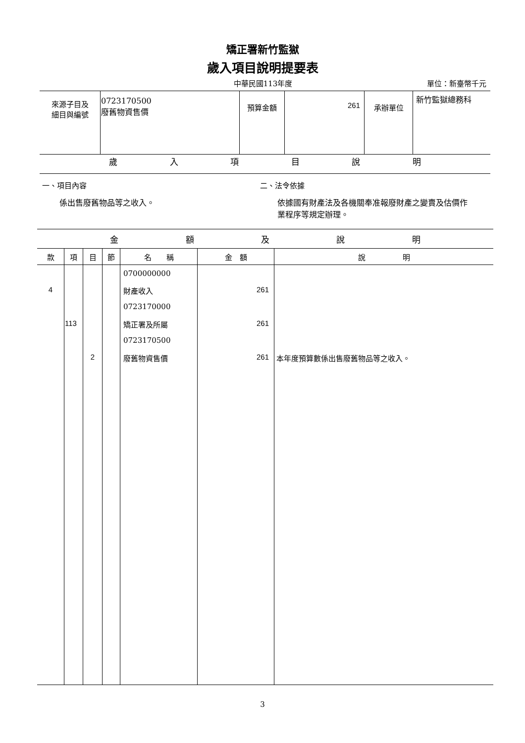矯正署新竹監獄
歲入項目說明提要表
中華民國113年度
單位：新臺幣千元
| 來源子目及 細目與編號 | 0723170500 廢舊物資售價 | 預算金額 | 261 | 承辦單位 | 新竹監獄總務科 |
| 歲 入 項 目 說 明 |
一、項目內容
係出售廢舊物品等之收入。
二、法令依據
依據國有財產法及各機關奉准報廢財產之變賣及估價作業程序等規定辦理。
| 金 額 及 說 明 | | | | | | |
| --- | --- | --- | --- | --- | --- | --- |
| 款 | 項 | 目 | 節 | 名 稱 | 金 額 | 說 明 |
| | | | | 0700000000 | | |
| 4 | | | | 財產收入 | 261 | |
| | | | | 0723170000 | | |
| | 113 | | | 矯正署及所屬 | 261 | |
| | | | | 0723170500 | | |
| | | 2 | | 廢舊物資售價 | 261 | 本年度預算數係出售廢舊物品等之收入。 |
3